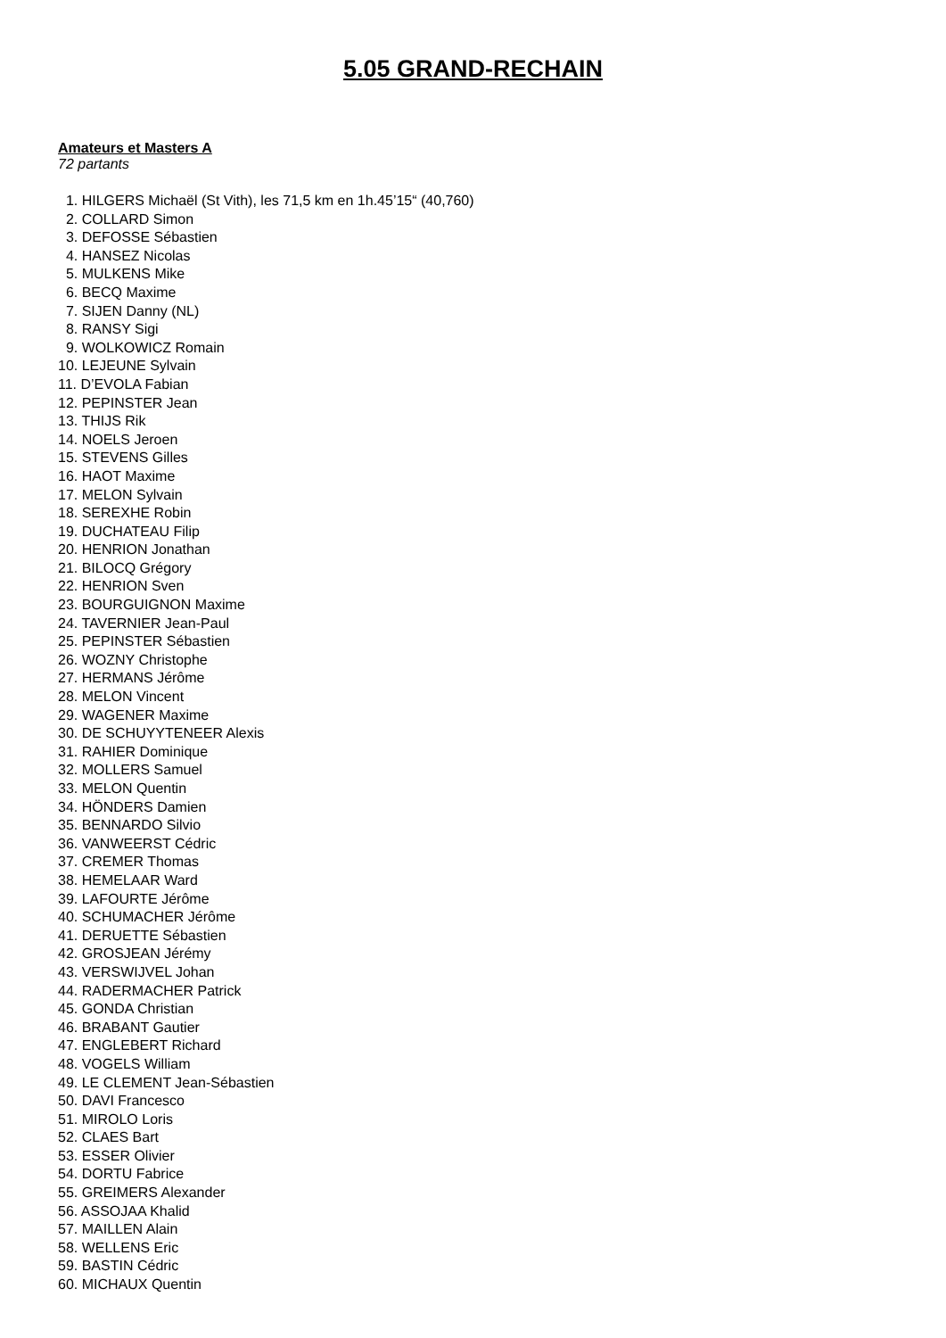5.05 GRAND-RECHAIN
Amateurs et Masters A
72 partants
1. HILGERS Michaël (St Vith), les 71,5 km en 1h.45’15“ (40,760)
2. COLLARD Simon
3. DEFOSSE Sébastien
4. HANSEZ Nicolas
5. MULKENS Mike
6. BECQ Maxime
7. SIJEN Danny (NL)
8. RANSY Sigi
9. WOLKOWICZ Romain
10. LEJEUNE Sylvain
11. D’EVOLA Fabian
12. PEPINSTER Jean
13. THIJS Rik
14. NOELS Jeroen
15. STEVENS Gilles
16. HAOT Maxime
17. MELON Sylvain
18. SEREXHE Robin
19. DUCHATEAU Filip
20. HENRION Jonathan
21. BILOCQ Grégory
22. HENRION Sven
23. BOURGUIGNON Maxime
24. TAVERNIER Jean-Paul
25. PEPINSTER Sébastien
26. WOZNY Christophe
27. HERMANS Jérôme
28. MELON Vincent
29. WAGENER Maxime
30. DE SCHUYYTENEER Alexis
31. RAHIER Dominique
32. MOLLERS Samuel
33. MELON Quentin
34. HÖNDERS Damien
35. BENNARDO Silvio
36. VANWEERST Cédric
37. CREMER Thomas
38. HEMELAAR Ward
39. LAFOURTE Jérôme
40. SCHUMACHER Jérôme
41. DERUETTE Sébastien
42. GROSJEAN Jérémy
43. VERSWIJVEL Johan
44. RADERMACHER Patrick
45. GONDA Christian
46. BRABANT Gautier
47. ENGLEBERT Richard
48. VOGELS William
49. LE CLEMENT Jean-Sébastien
50. DAVI Francesco
51. MIROLO Loris
52. CLAES Bart
53. ESSER Olivier
54. DORTU Fabrice
55. GREIMERS Alexander
56. ASSOJAA Khalid
57. MAILLEN Alain
58. WELLENS Eric
59. BASTIN Cédric
60. MICHAUX Quentin